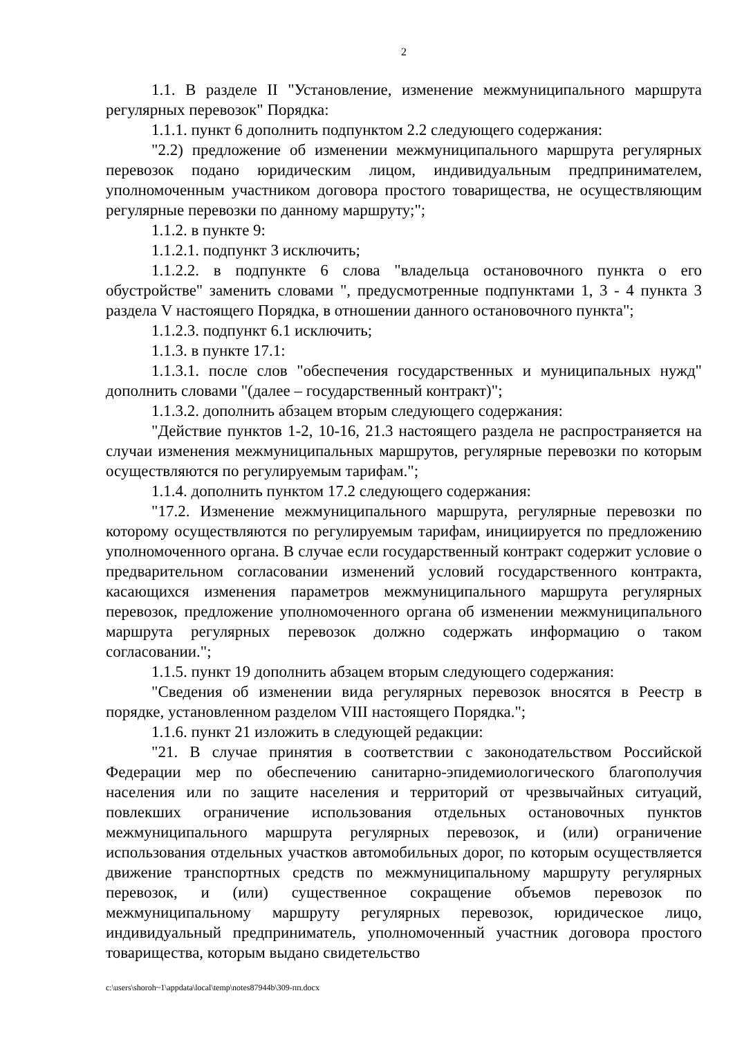2
1.1. В разделе II "Установление, изменение межмуниципального маршрута регулярных перевозок" Порядка:
1.1.1. пункт 6 дополнить подпунктом 2.2 следующего содержания:
"2.2) предложение об изменении межмуниципального маршрута регулярных перевозок подано юридическим лицом, индивидуальным предпринимателем, уполномоченным участником договора простого товарищества, не осуществляющим регулярные перевозки по данному маршруту;";
1.1.2. в пункте 9:
1.1.2.1. подпункт 3 исключить;
1.1.2.2. в подпункте 6 слова "владельца остановочного пункта о его обустройстве" заменить словами ", предусмотренные подпунктами 1, 3 - 4 пункта 3 раздела V настоящего Порядка, в отношении данного остановочного пункта";
1.1.2.3. подпункт 6.1 исключить;
1.1.3. в пункте 17.1:
1.1.3.1. после слов "обеспечения государственных и муниципальных нужд" дополнить словами "(далее – государственный контракт)";
1.1.3.2. дополнить абзацем вторым следующего содержания:
"Действие пунктов 1-2, 10-16, 21.3 настоящего раздела не распространяется на случаи изменения межмуниципальных маршрутов, регулярные перевозки по которым осуществляются по регулируемым тарифам.";
1.1.4. дополнить пунктом 17.2 следующего содержания:
"17.2. Изменение межмуниципального маршрута, регулярные перевозки по которому осуществляются по регулируемым тарифам, инициируется по предложению уполномоченного органа. В случае если государственный контракт содержит условие о предварительном согласовании изменений условий государственного контракта, касающихся изменения параметров межмуниципального маршрута регулярных перевозок, предложение уполномоченного органа об изменении межмуниципального маршрута регулярных перевозок должно содержать информацию о таком согласовании.";
1.1.5. пункт 19 дополнить абзацем вторым следующего содержания:
"Сведения об изменении вида регулярных перевозок вносятся в Реестр в порядке, установленном разделом VIII настоящего Порядка.";
1.1.6. пункт 21 изложить в следующей редакции:
"21. В случае принятия в соответствии с законодательством Российской Федерации мер по обеспечению санитарно-эпидемиологического благополучия населения или по защите населения и территорий от чрезвычайных ситуаций, повлекших ограничение использования отдельных остановочных пунктов межмуниципального маршрута регулярных перевозок, и (или) ограничение использования отдельных участков автомобильных дорог, по которым осуществляется движение транспортных средств по межмуниципальному маршруту регулярных перевозок, и (или) существенное сокращение объемов перевозок по межмуниципальному маршруту регулярных перевозок, юридическое лицо, индивидуальный предприниматель, уполномоченный участник договора простого товарищества, которым выдано свидетельство
c:\users\shoroh~1\appdata\local\temp\notes87944b\309-пп.docx